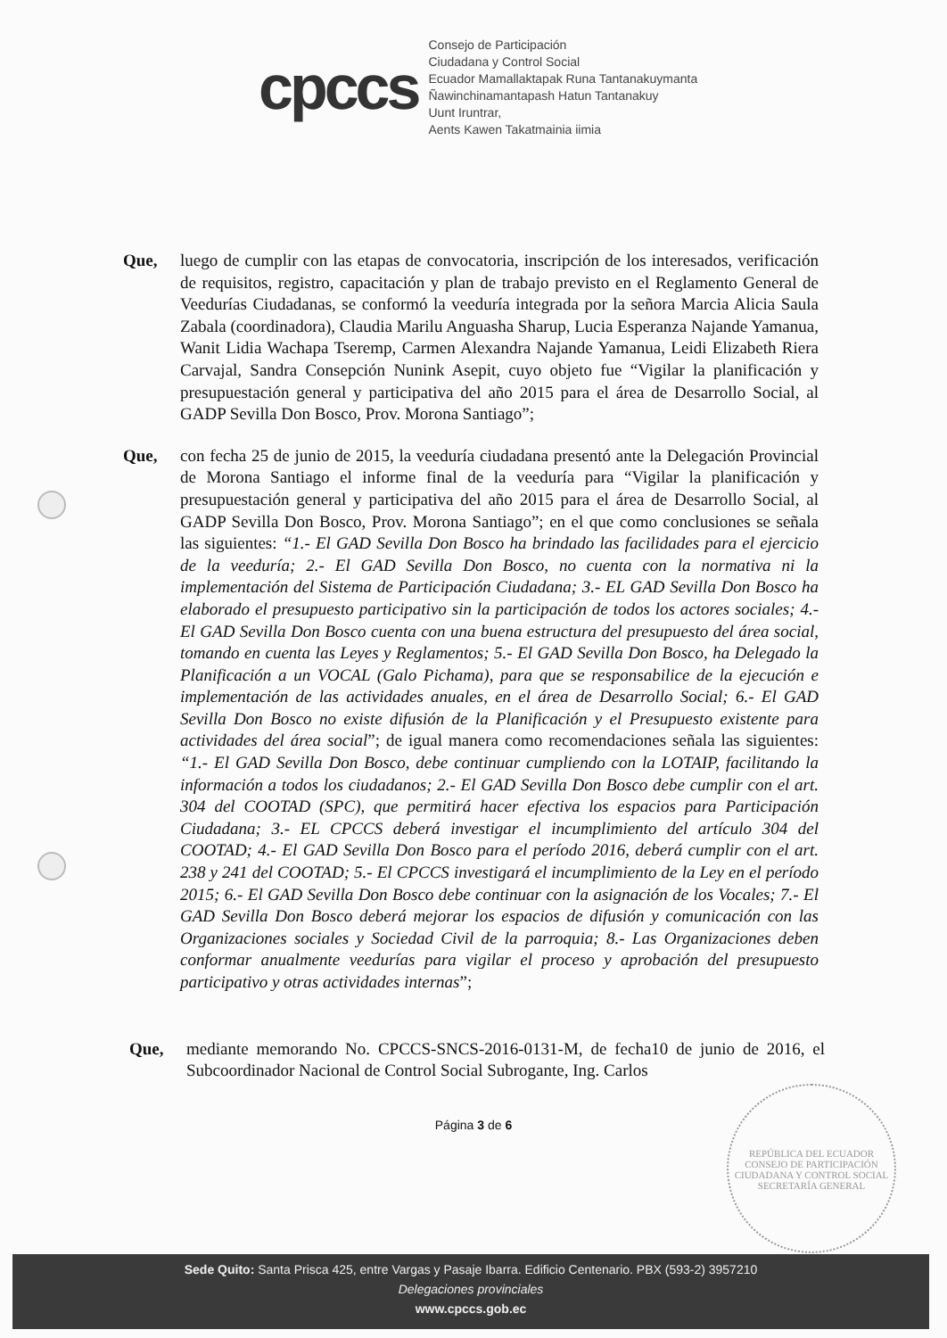cpccs
Consejo de Participación
Ciudadana y Control Social
Ecuador Mamallaktapak Runa Tantanakuymanta
Ñawinchinamantapash Hatun Tantanakuy
Uunt Iruntrar,
Aents Kawen Takatmainia iimia
Que, luego de cumplir con las etapas de convocatoria, inscripción de los interesados, verificación de requisitos, registro, capacitación y plan de trabajo previsto en el Reglamento General de Veedurías Ciudadanas, se conformó la veeduría integrada por la señora Marcia Alicia Saula Zabala (coordinadora), Claudia Marilu Anguasha Sharup, Lucia Esperanza Najande Yamanua, Wanit Lidia Wachapa Tseremp, Carmen Alexandra Najande Yamanua, Leidi Elizabeth Riera Carvajal, Sandra Consepción Nunink Asepit, cuyo objeto fue “Vigilar la planificación y presupuestación general y participativa del año 2015 para el área de Desarrollo Social, al GADP Sevilla Don Bosco, Prov. Morona Santiago”;
Que, con fecha 25 de junio de 2015, la veeduría ciudadana presentó ante la Delegación Provincial de Morona Santiago el informe final de la veeduría para “Vigilar la planificación y presupuestación general y participativa del año 2015 para el área de Desarrollo Social, al GADP Sevilla Don Bosco, Prov. Morona Santiago”; en el que como conclusiones se señala las siguientes: “1.- El GAD Sevilla Don Bosco ha brindado las facilidades para el ejercicio de la veeduría; 2.- El GAD Sevilla Don Bosco, no cuenta con la normativa ni la implementación del Sistema de Participación Ciudadana; 3.- EL GAD Sevilla Don Bosco ha elaborado el presupuesto participativo sin la participación de todos los actores sociales; 4.- El GAD Sevilla Don Bosco cuenta con una buena estructura del presupuesto del área social, tomando en cuenta las Leyes y Reglamentos; 5.- El GAD Sevilla Don Bosco, ha Delegado la Planificación a un VOCAL (Galo Pichama), para que se responsabilice de la ejecución e implementación de las actividades anuales, en el área de Desarrollo Social; 6.- El GAD Sevilla Don Bosco no existe difusión de la Planificación y el Presupuesto existente para actividades del área social”; de igual manera como recomendaciones señala las siguientes: “1.- El GAD Sevilla Don Bosco, debe continuar cumpliendo con la LOTAIP, facilitando la información a todos los ciudadanos; 2.- El GAD Sevilla Don Bosco debe cumplir con el art. 304 del COOTAD (SPC), que permitirá hacer efectiva los espacios para Participación Ciudadana; 3.- EL CPCCS deberá investigar el incumplimiento del artículo 304 del COOTAD; 4.- El GAD Sevilla Don Bosco para el período 2016, deberá cumplir con el art. 238 y 241 del COOTAD; 5.- El CPCCS investigará el incumplimiento de la Ley en el período 2015; 6.- El GAD Sevilla Don Bosco debe continuar con la asignación de los Vocales; 7.- El GAD Sevilla Don Bosco deberá mejorar los espacios de difusión y comunicación con las Organizaciones sociales y Sociedad Civil de la parroquia; 8.- Las Organizaciones deben conformar anualmente veedurías para vigilar el proceso y aprobación del presupuesto participativo y otras actividades internas”;
Que, mediante memorando No. CPCCS-SNCS-2016-0131-M, de fecha10 de junio de 2016, el Subcoordinador Nacional de Control Social Subrogante, Ing. Carlos
Página 3 de 6
REPÚBLICA DEL ECUADOR
CONSEJO DE PARTICIPACIÓN CIUDADANA Y CONTROL SOCIAL
SECRETARÍA GENERAL
Sede Quito: Santa Prisca 425, entre Vargas y Pasaje Ibarra. Edificio Centenario. PBX (593-2) 3957210
Delegaciones provinciales
www.cpccs.gob.ec